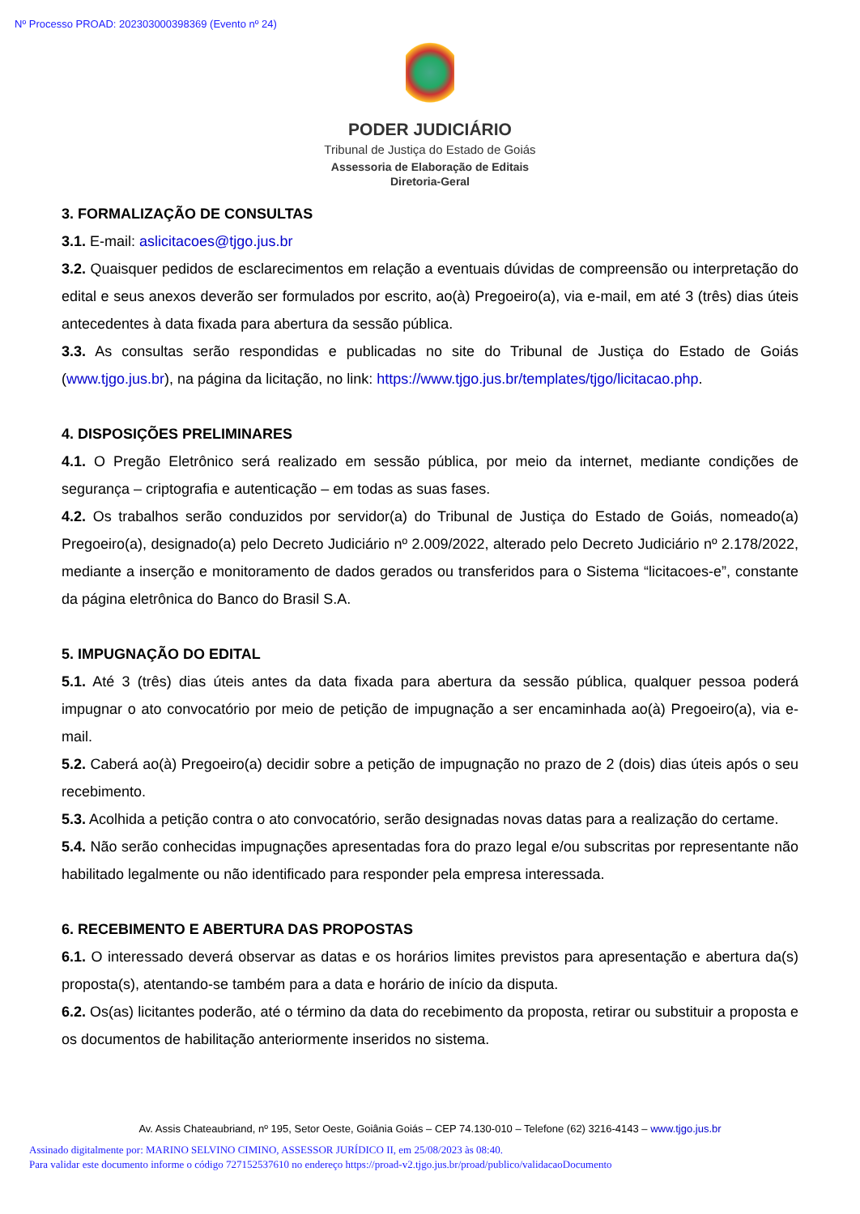Nº Processo PROAD: 202303000398369 (Evento nº 24)
PODER JUDICIÁRIO
Tribunal de Justiça do Estado de Goiás
Assessoria de Elaboração de Editais
Diretoria-Geral
3. FORMALIZAÇÃO DE CONSULTAS
3.1. E-mail: aslicitacoes@tjgo.jus.br
3.2. Quaisquer pedidos de esclarecimentos em relação a eventuais dúvidas de compreensão ou interpretação do edital e seus anexos deverão ser formulados por escrito, ao(à) Pregoeiro(a), via e-mail, em até 3 (três) dias úteis antecedentes à data fixada para abertura da sessão pública.
3.3. As consultas serão respondidas e publicadas no site do Tribunal de Justiça do Estado de Goiás (www.tjgo.jus.br), na página da licitação, no link: https://www.tjgo.jus.br/templates/tjgo/licitacao.php.
4. DISPOSIÇÕES PRELIMINARES
4.1. O Pregão Eletrônico será realizado em sessão pública, por meio da internet, mediante condições de segurança – criptografia e autenticação – em todas as suas fases.
4.2. Os trabalhos serão conduzidos por servidor(a) do Tribunal de Justiça do Estado de Goiás, nomeado(a) Pregoeiro(a), designado(a) pelo Decreto Judiciário nº 2.009/2022, alterado pelo Decreto Judiciário nº 2.178/2022, mediante a inserção e monitoramento de dados gerados ou transferidos para o Sistema “licitacoes-e”, constante da página eletrônica do Banco do Brasil S.A.
5. IMPUGNAÇÃO DO EDITAL
5.1. Até 3 (três) dias úteis antes da data fixada para abertura da sessão pública, qualquer pessoa poderá impugnar o ato convocatório por meio de petição de impugnação a ser encaminhada ao(à) Pregoeiro(a), via e-mail.
5.2. Caberá ao(à) Pregoeiro(a) decidir sobre a petição de impugnação no prazo de 2 (dois) dias úteis após o seu recebimento.
5.3. Acolhida a petição contra o ato convocatório, serão designadas novas datas para a realização do certame.
5.4. Não serão conhecidas impugnações apresentadas fora do prazo legal e/ou subscritas por representante não habilitado legalmente ou não identificado para responder pela empresa interessada.
6. RECEBIMENTO E ABERTURA DAS PROPOSTAS
6.1. O interessado deverá observar as datas e os horários limites previstos para apresentação e abertura da(s) proposta(s), atentando-se também para a data e horário de início da disputa.
6.2. Os(as) licitantes poderão, até o término da data do recebimento da proposta, retirar ou substituir a proposta e os documentos de habilitação anteriormente inseridos no sistema.
Av. Assis Chateaubriand, nº 195, Setor Oeste, Goiânia Goiás – CEP 74.130-010 – Telefone (62) 3216-4143 – www.tjgo.jus.br
Assinado digitalmente por: MARINO SELVINO CIMINO, ASSESSOR JURÍDICO II, em 25/08/2023 às 08:40.
Para validar este documento informe o código 727152537610 no endereço https://proad-v2.tjgo.jus.br/proad/publico/validacaoDocumento